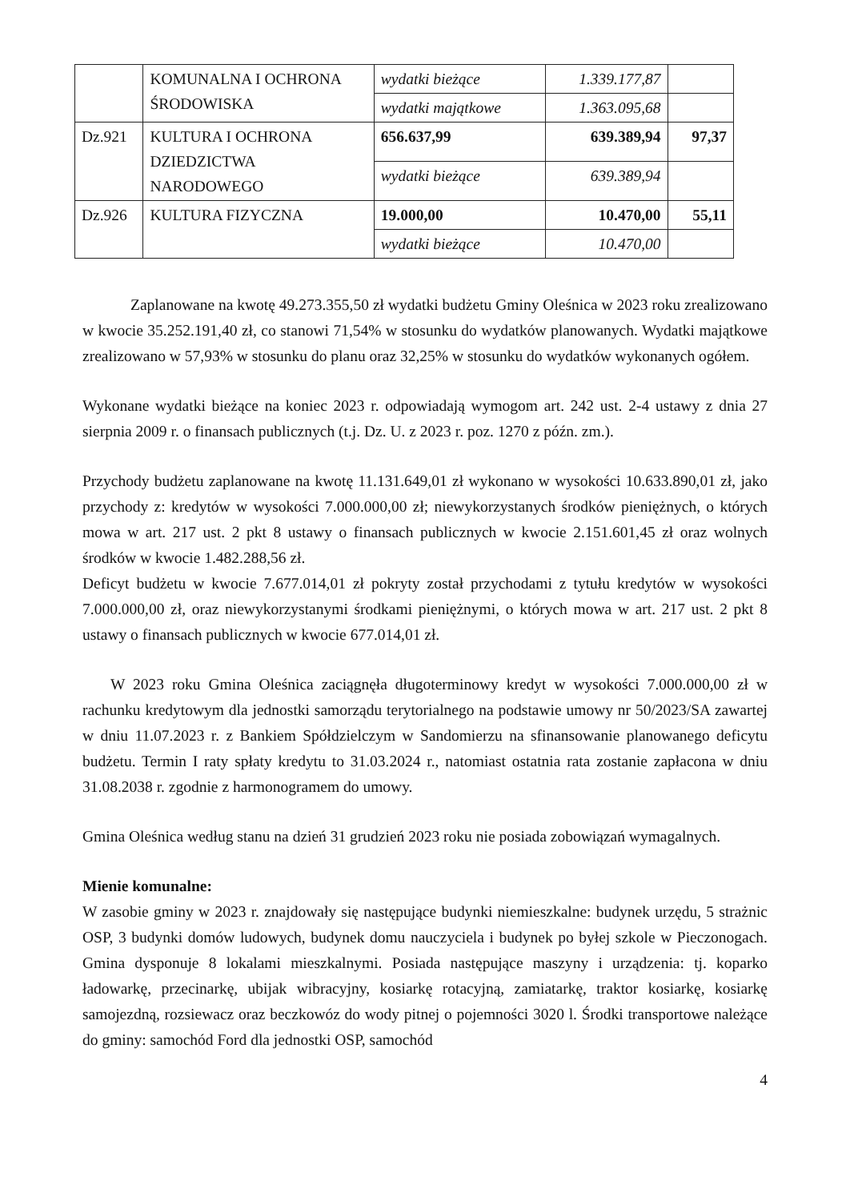| | KOMUNALNA I OCHRONA ŚRODOWISKA | wydatki bieżące | 1.339.177,87 | |
| | | wydatki majątkowe | 1.363.095,68 | |
| Dz.921 | KULTURA I OCHRONA DZIEDZICTWA NARODOWEGO | 656.637,99 | 639.389,94 | 97,37 |
| | | wydatki bieżące | 639.389,94 | |
| Dz.926 | KULTURA FIZYCZNA | 19.000,00 | 10.470,00 | 55,11 |
| | | wydatki bieżące | 10.470,00 | |
Zaplanowane na kwotę 49.273.355,50 zł wydatki budżetu Gminy Oleśnica w 2023 roku zrealizowano w kwocie 35.252.191,40 zł, co stanowi 71,54% w stosunku do wydatków planowanych. Wydatki majątkowe zrealizowano w 57,93% w stosunku do planu oraz 32,25% w stosunku do wydatków wykonanych ogółem.
Wykonane wydatki bieżące na koniec 2023 r. odpowiadają wymogom art. 242 ust. 2-4 ustawy z dnia 27 sierpnia 2009 r. o finansach publicznych (t.j. Dz. U. z 2023 r. poz. 1270 z późn. zm.).
Przychody budżetu zaplanowane na kwotę 11.131.649,01 zł wykonano w wysokości 10.633.890,01 zł, jako przychody z: kredytów w wysokości 7.000.000,00 zł; niewykorzystanych środków pieniężnych, o których mowa w art. 217 ust. 2 pkt 8 ustawy o finansach publicznych w kwocie 2.151.601,45 zł oraz wolnych środków w kwocie 1.482.288,56 zł.
Deficyt budżetu w kwocie 7.677.014,01 zł pokryty został przychodami z tytułu kredytów w wysokości 7.000.000,00 zł, oraz niewykorzystanymi środkami pieniężnymi, o których mowa w art. 217 ust. 2 pkt 8 ustawy o finansach publicznych w kwocie 677.014,01 zł.
W 2023 roku Gmina Oleśnica zaciągnęła długoterminowy kredyt w wysokości 7.000.000,00 zł w rachunku kredytowym dla jednostki samorządu terytorialnego na podstawie umowy nr 50/2023/SA zawartej w dniu 11.07.2023 r. z Bankiem Spółdzielczym w Sandomierzu na sfinansowanie planowanego deficytu budżetu. Termin I raty spłaty kredytu to 31.03.2024 r., natomiast ostatnia rata zostanie zapłacona w dniu 31.08.2038 r. zgodnie z harmonogramem do umowy.
Gmina Oleśnica według stanu na dzień 31 grudzień 2023 roku nie posiada zobowiązań wymagalnych.
Mienie komunalne:
W zasobie gminy w 2023 r. znajdowały się następujące budynki niemieszkalne: budynek urzędu, 5 strażnic OSP, 3 budynki domów ludowych, budynek domu nauczyciela i budynek po byłej szkole w Pieczonogach. Gmina dysponuje 8 lokalami mieszkalnymi. Posiada następujące maszyny i urządzenia: tj. koparko ładowarkę, przecinarkę, ubijak wibracyjny, kosiarkę rotacyjną, zamiatarkę, traktor kosiarkę, kosiarkę samojezdną, rozsiewacz oraz beczkowóz do wody pitnej o pojemności 3020 l. Środki transportowe należące do gminy: samochód Ford dla jednostki OSP, samochód
4